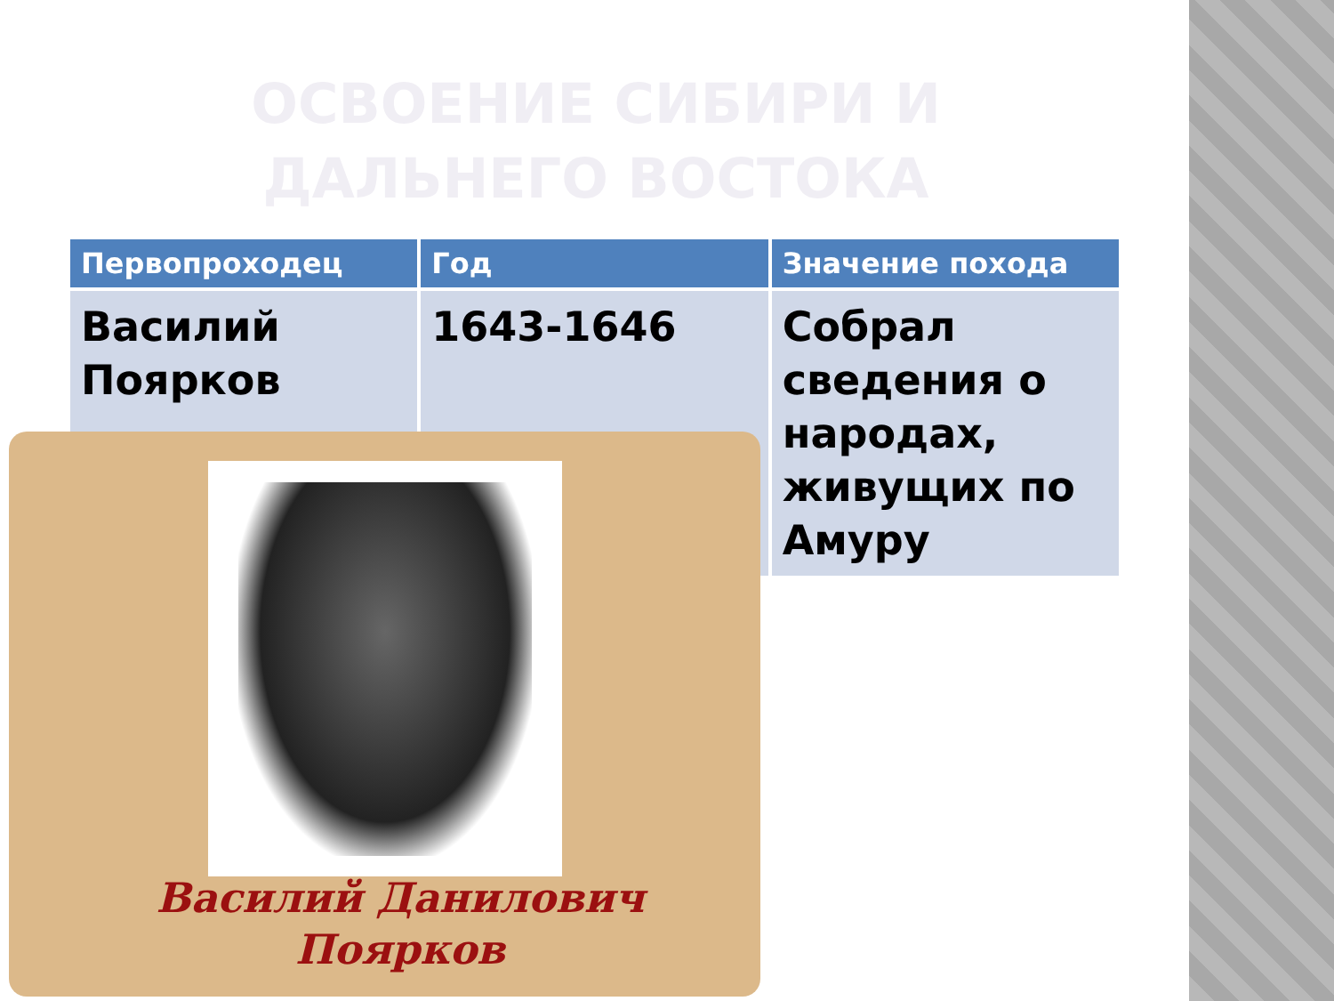ОСВОЕНИЕ СИБИРИ И ДАЛЬНЕГО ВОСТОКА
| Первопроходец | Год | Значение похода |
| --- | --- | --- |
| Василий Поярков | 1643-1646 | Собрал сведения о народах, живущих по Амуру |
Василий Данилович Поярков